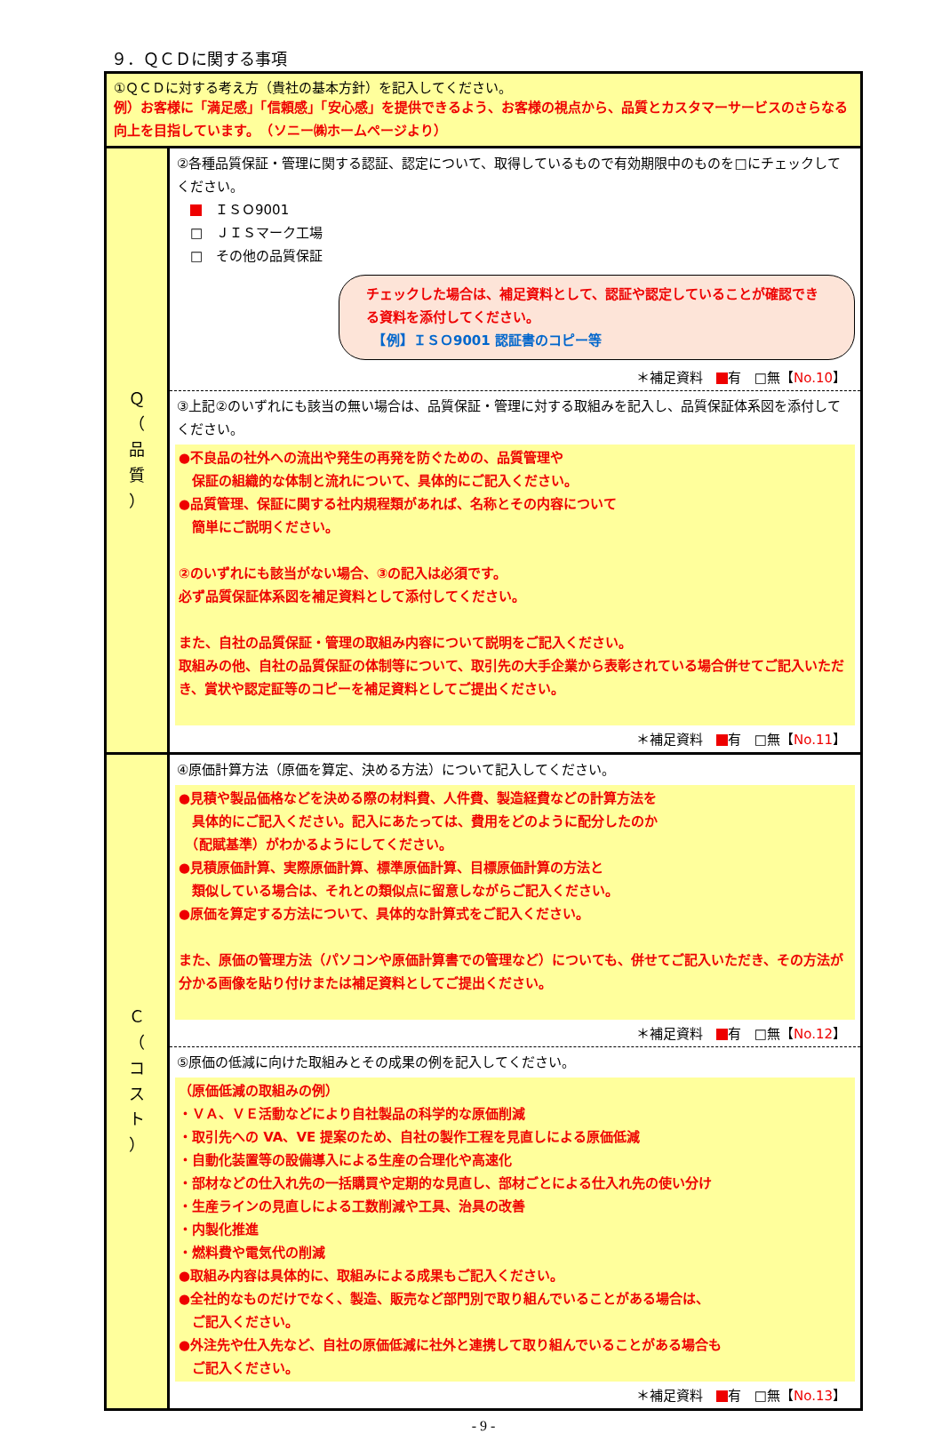９．ＱＣＤに関する事項
| ①ＱＣＤに対する考え方（貴社の基本方針）を記入してください。 例）お客様に「満足感」「信頼感」「安心感」を提供できるよう、お客様の視点から、品質とカスタマーサービスのさらなる向上を目指しています。 （ソニー㈱ホームページより） | |
| Ｑ （ 品 質 ） | ②各種品質保証・管理に関する認証、認定について、取得しているもので有効期限中のものを□にチェックしてください。 ＩＳＯ9001 □ ＪＩＳマーク工場 □ その他の品質保証 チェックした場合は、補足資料として、認証や認定していることが確認できる資料を添付してください。 【例】ＩＳＯ9001 認証書のコピー等 ＊補足資料 有 □無【 No.10 】 |
| | ③上記②のいずれにも該当の無い場合は、品質保証・管理に対する取組みを記入し、品質保証体系図を添付してください。 ●不良品の社外への流出や発生の再発を防ぐための、品質管理や 保証の組織的な体制と流れについて、具体的にご記入ください。 ●品質管理、保証に関する社内規程類があれば、名称とその内容について 簡単にご説明ください。 ②のいずれにも該当がない場合、③の記入は必須です。 必ず品質保証体系図を補足資料として添付してください。 また、自社の品質保証・管理の取組み内容について説明をご記入ください。 取組みの他、自社の品質保証の体制等について、取引先の大手企業から表彰されている場合併せてご記入いただき、賞状や認定証等のコピーを補足資料としてご提出ください。 ＊補足資料 有 □無【 No.11 】 |
| Ｃ （ コ ス ト ） | ④原価計算方法（原価を算定、決める方法）について記入してください。 ●見積や製品価格などを決める際の材料費、人件費、製造経費などの計算方法を 具体的にご記入ください。記入にあたっては、費用をどのように配分したのか （配賦基準）がわかるようにしてください。 ●見積原価計算、実際原価計算、標準原価計算、目標原価計算の方法と 類似している場合は、それとの類似点に留意しながらご記入ください。 ●原価を算定する方法について、具体的な計算式をご記入ください。 また、原価の管理方法（パソコンや原価計算書での管理など）についても、併せてご記入いただき、その方法が分かる画像を貼り付けまたは補足資料としてご提出ください。 ＊補足資料 有 □無【 No.12 】 |
| | ⑤原価の低減に向けた取組みとその成果の例を記入してください。 （原価低減の取組みの例） ・ＶＡ、ＶＥ活動などにより自社製品の科学的な原価削減 ・取引先への VA、VE 提案のため、自社の製作工程を見直しによる原価低減 ・自動化装置等の設備導入による生産の合理化や高速化 ・部材などの仕入れ先の一括購買や定期的な見直し、部材ごとによる仕入れ先の使い分け ・生産ラインの見直しによる工数削減や工具、治具の改善 ・内製化推進 ・燃料費や電気代の削減 ●取組み内容は具体的に、取組みによる成果もご記入ください。 ●全社的なものだけでなく、製造、販売など部門別で取り組んでいることがある場合は、 ご記入ください。 ●外注先や仕入先など、自社の原価低減に社外と連携して取り組んでいることがある場合も ご記入ください。 ＊補足資料 有 □無【 No.13 】 |
- 9 -